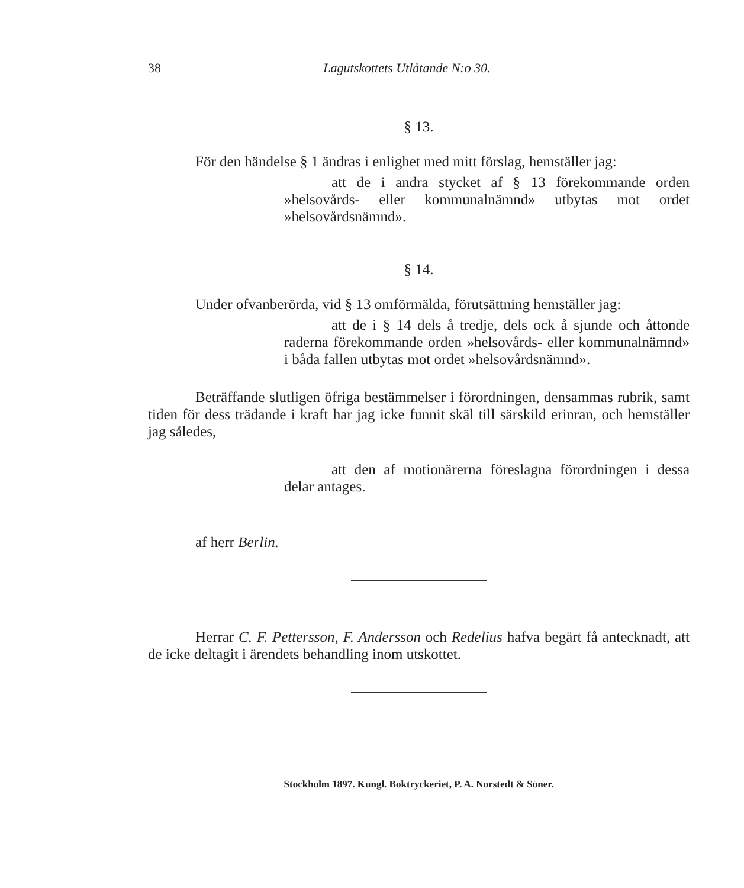38 Lagutskottets Utlåtande N:o 30.
§ 13.
För den händelse § 1 ändras i enlighet med mitt förslag, hemställer jag:
att de i andra stycket af § 13 förekommande orden »helsovårds- eller kommunalnämnd» utbytas mot ordet »helsovårdsnämnd».
§ 14.
Under ofvanberörda, vid § 13 omförmälda, förutsättning hemställer jag:
att de i § 14 dels å tredje, dels ock å sjunde och åttonde raderna förekommande orden »helsovårds- eller kommunalnämnd» i båda fallen utbytas mot ordet »helsovårdsnämnd».
Beträffande slutligen öfriga bestämmelser i förordningen, densammas rubrik, samt tiden för dess trädande i kraft har jag icke funnit skäl till särskild erinran, och hemställer jag således,
att den af motionärerna föreslagna förordningen i dessa delar antages.
af herr Berlin.
Herrar C. F. Pettersson, F. Andersson och Redelius hafva begärt få antecknadt, att de icke deltagit i ärendets behandling inom utskottet.
Stockholm 1897. Kungl. Boktryckeriet, P. A. Norstedt & Söner.